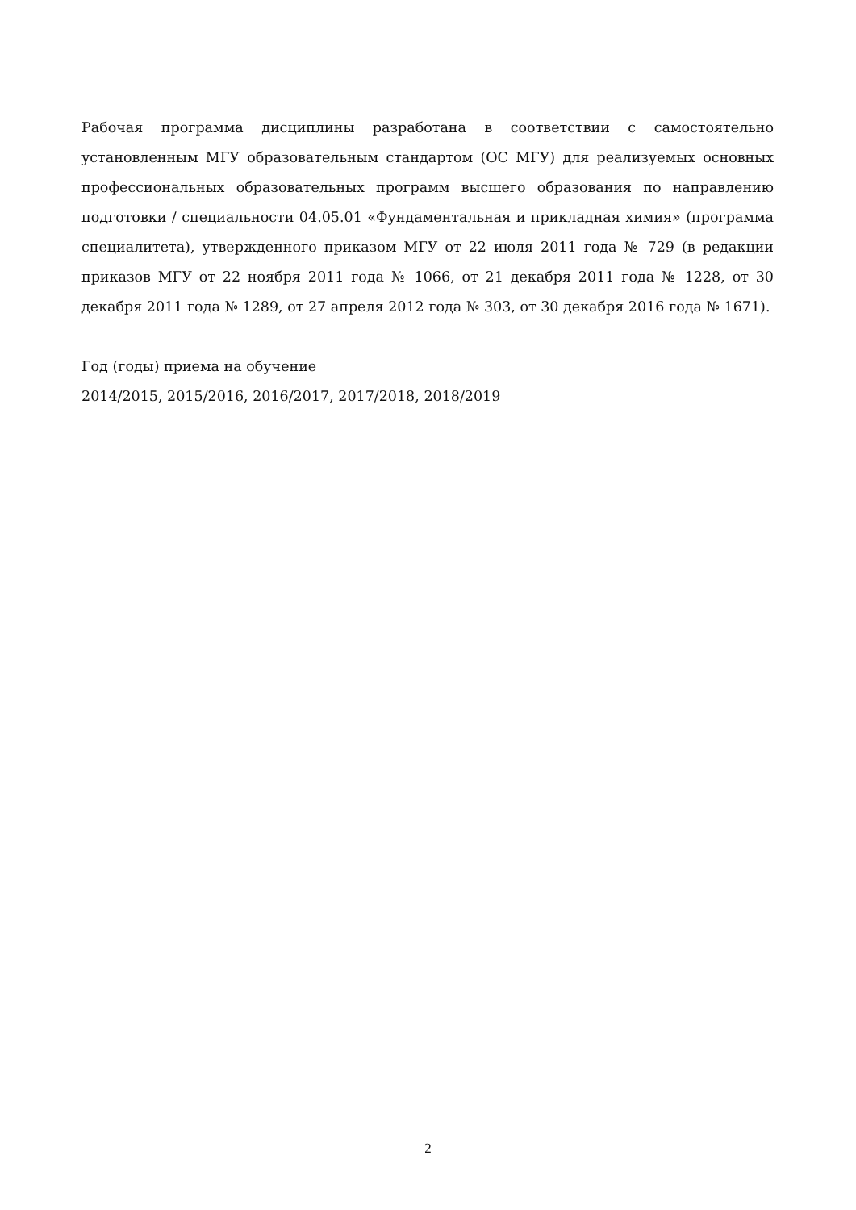Рабочая программа дисциплины разработана в соответствии с самостоятельно установленным МГУ образовательным стандартом (ОС МГУ) для реализуемых основных профессиональных образовательных программ высшего образования по направлению подготовки / специальности 04.05.01 «Фундаментальная и прикладная химия» (программа специалитета), утвержденного приказом МГУ от 22 июля 2011 года № 729 (в редакции приказов МГУ от 22 ноября 2011 года № 1066, от 21 декабря 2011 года № 1228, от 30 декабря 2011 года № 1289, от 27 апреля 2012 года № 303, от 30 декабря 2016 года № 1671).
Год (годы) приема на обучение
2014/2015, 2015/2016, 2016/2017, 2017/2018, 2018/2019
2